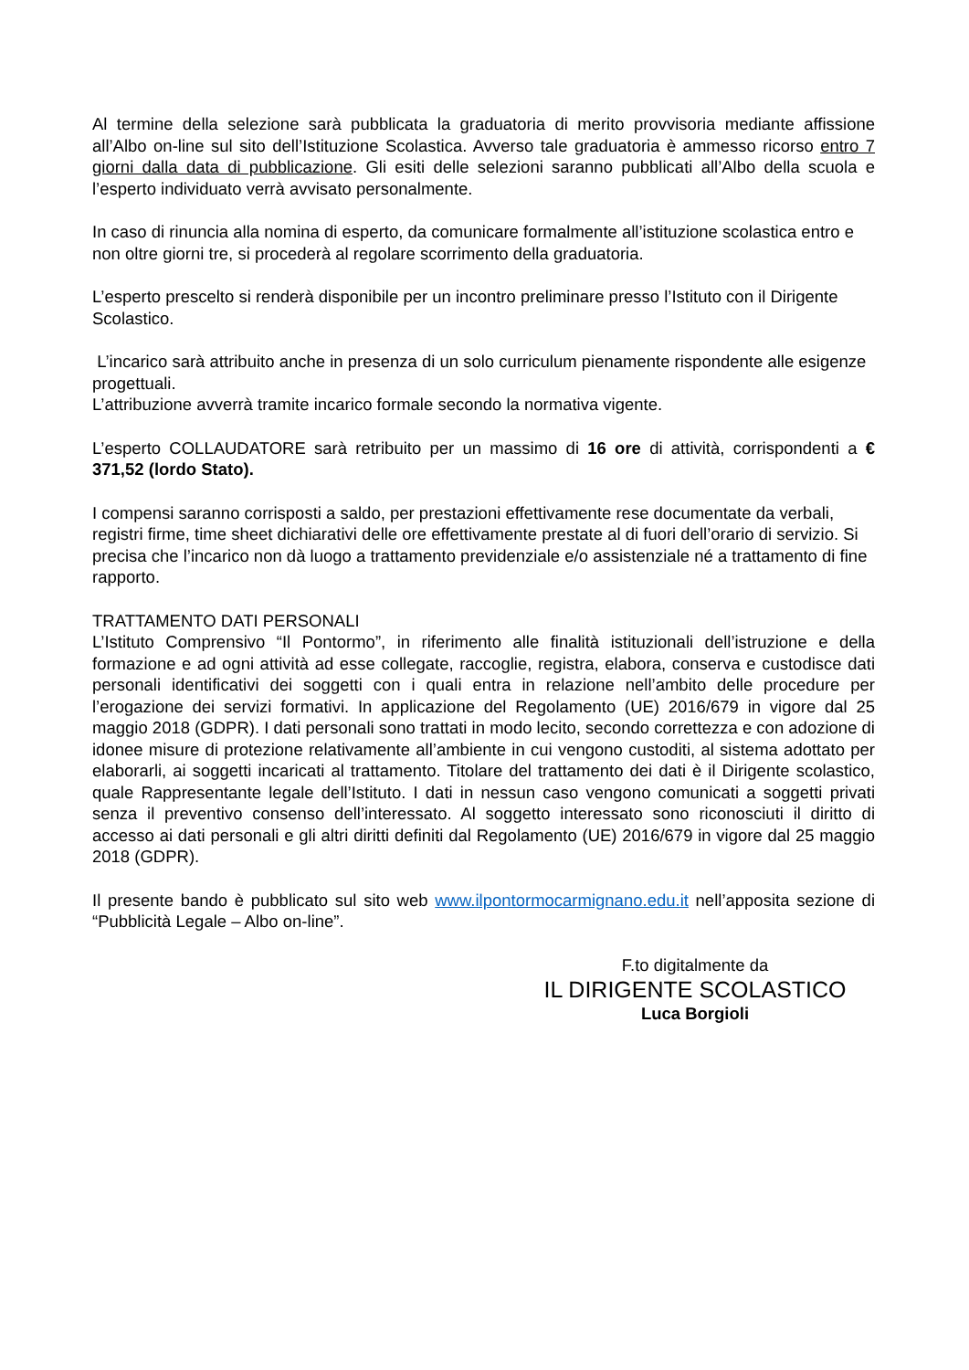Al termine della selezione sarà pubblicata la graduatoria di merito provvisoria mediante affissione all’Albo on-line sul sito dell’Istituzione Scolastica. Avverso tale graduatoria è ammesso ricorso entro 7 giorni dalla data di pubblicazione. Gli esiti delle selezioni saranno pubblicati all’Albo della scuola e l’esperto individuato verrà avvisato personalmente.
In caso di rinuncia alla nomina di esperto, da comunicare formalmente all’istituzione scolastica entro e non oltre giorni tre, si procederà al regolare scorrimento della graduatoria.
L’esperto prescelto si renderà disponibile per un incontro preliminare presso l’Istituto con il Dirigente Scolastico.
L’incarico sarà attribuito anche in presenza di un solo curriculum pienamente rispondente alle esigenze progettuali.
L’attribuzione avverrà tramite incarico formale secondo la normativa vigente.
L’esperto COLLAUDATORE sarà retribuito per un massimo di 16 ore di attività, corrispondenti a € 371,52 (lordo Stato).
I compensi saranno corrisposti a saldo, per prestazioni effettivamente rese documentate da verbali, registri firme, time sheet dichiarativi delle ore effettivamente prestate al di fuori dell’orario di servizio. Si precisa che l’incarico non dà luogo a trattamento previdenziale e/o assistenziale né a trattamento di fine rapporto.
TRATTAMENTO DATI PERSONALI
L’Istituto Comprensivo “Il Pontormo”, in riferimento alle finalità istituzionali dell’istruzione e della formazione e ad ogni attività ad esse collegate, raccoglie, registra, elabora, conserva e custodisce dati personali identificativi dei soggetti con i quali entra in relazione nell’ambito delle procedure per l’erogazione dei servizi formativi. In applicazione del Regolamento (UE) 2016/679 in vigore dal 25 maggio 2018 (GDPR). I dati personali sono trattati in modo lecito, secondo correttezza e con adozione di idonee misure di protezione relativamente all’ambiente in cui vengono custoditi, al sistema adottato per elaborarli, ai soggetti incaricati al trattamento. Titolare del trattamento dei dati è il Dirigente scolastico, quale Rappresentante legale dell’Istituto. I dati in nessun caso vengono comunicati a soggetti privati senza il preventivo consenso dell’interessato. Al soggetto interessato sono riconosciuti il diritto di accesso ai dati personali e gli altri diritti definiti dal Regolamento (UE) 2016/679 in vigore dal 25 maggio 2018 (GDPR).
Il presente bando è pubblicato sul sito web www.ilpontormocarmignano.edu.it nell’apposita sezione di “Pubblicità Legale – Albo on-line”.
F.to digitalmente da
IL DIRIGENTE SCOLASTICO
Luca Borgioli